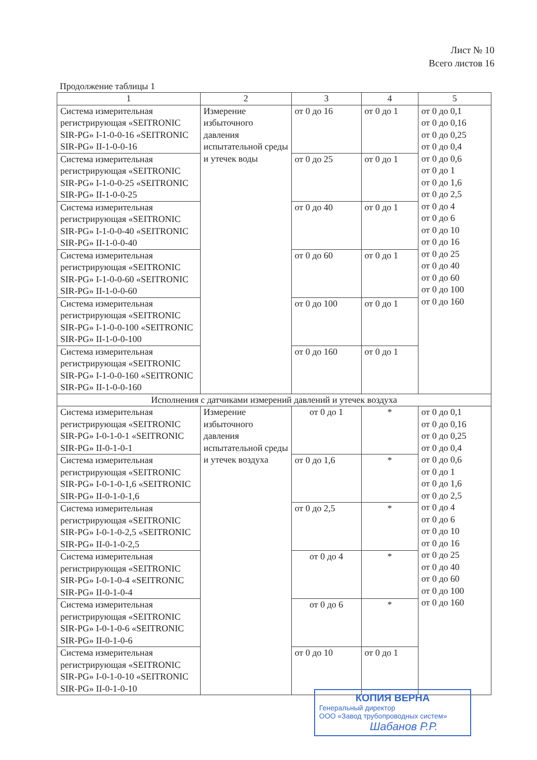Лист № 10
Всего листов 16
Продолжение таблицы 1
| 1 | 2 | 3 | 4 | 5 |
| --- | --- | --- | --- | --- |
| Система измерительная регистрирующая «SEITRONIC SIR-PG» I-1-0-0-16 «SEITRONIC SIR-PG» II-1-0-0-16 | Измерение избыточного давления испытательной среды и утечек воды | от 0 до 16 | от 0 до 1 | от 0 до 0,1 от 0 до 0,16 от 0 до 0,25 от 0 до 0,4 от 0 до 0,6 от 0 до 1 от 0 до 1,6 от 0 до 2,5 от 0 до 4 от 0 до 6 от 0 до 10 от 0 до 16 от 0 до 25 от 0 до 40 от 0 до 60 от 0 до 100 от 0 до 160 |
| Система измерительная регистрирующая «SEITRONIC SIR-PG» I-1-0-0-25 «SEITRONIC SIR-PG» II-1-0-0-25 | | от 0 до 25 | от 0 до 1 | |
| Система измерительная регистрирующая «SEITRONIC SIR-PG» I-1-0-0-40 «SEITRONIC SIR-PG» II-1-0-0-40 | | от 0 до 40 | от 0 до 1 | |
| Система измерительная регистрирующая «SEITRONIC SIR-PG» I-1-0-0-60 «SEITRONIC SIR-PG» II-1-0-0-60 | | от 0 до 60 | от 0 до 1 | |
| Система измерительная регистрирующая «SEITRONIC SIR-PG» I-1-0-0-100 «SEITRONIC SIR-PG» II-1-0-0-100 | | от 0 до 100 | от 0 до 1 | |
| Система измерительная регистрирующая «SEITRONIC SIR-PG» I-1-0-0-160 «SEITRONIC SIR-PG» II-1-0-0-160 | | от 0 до 160 | от 0 до 1 | |
| Исполнения с датчиками измерений давлений и утечек воздуха | | | | |
| Система измерительная регистрирующая «SEITRONIC SIR-PG» I-0-1-0-1 «SEITRONIC SIR-PG» II-0-1-0-1 | Измерение избыточного давления испытательной среды и утечек воздуха | от 0 до 1 | * | от 0 до 0,1 от 0 до 0,16 от 0 до 0,25 от 0 до 0,4 от 0 до 0,6 от 0 до 1 от 0 до 1,6 от 0 до 2,5 от 0 до 4 от 0 до 6 от 0 до 10 от 0 до 16 от 0 до 25 от 0 до 40 от 0 до 60 от 0 до 100 от 0 до 160 |
| Система измерительная регистрирующая «SEITRONIC SIR-PG» I-0-1-0-1,6 «SEITRONIC SIR-PG» II-0-1-0-1,6 | | от 0 до 1,6 | * | |
| Система измерительная регистрирующая «SEITRONIC SIR-PG» I-0-1-0-2,5 «SEITRONIC SIR-PG» II-0-1-0-2,5 | | от 0 до 2,5 | * | |
| Система измерительная регистрирующая «SEITRONIC SIR-PG» I-0-1-0-4 «SEITRONIC SIR-PG» II-0-1-0-4 | | от 0 до 4 | * | |
| Система измерительная регистрирующая «SEITRONIC SIR-PG» I-0-1-0-6 «SEITRONIC SIR-PG» II-0-1-0-6 | | от 0 до 6 | * | |
| Система измерительная регистрирующая «SEITRONIC SIR-PG» I-0-1-0-10 «SEITRONIC SIR-PG» II-0-1-0-10 | | от 0 до 10 | от 0 до 1 | |
КОПИЯ ВЕРНА
Генеральный директор
ООО «Завод трубопроводных систем»
Шабанов Р.Р.